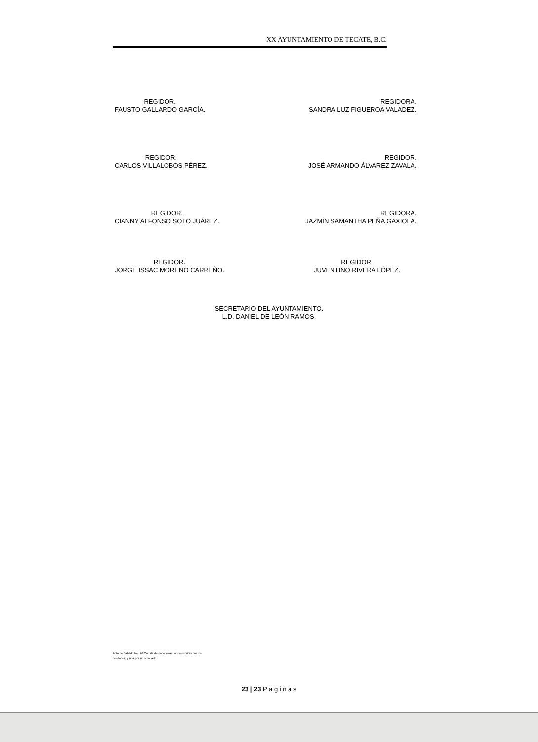XX AYUNTAMIENTO DE TECATE, B.C.
REGIDOR.
FAUSTO GALLARDO GARCÍA.
REGIDORA.
SANDRA LUZ FIGUEROA VALADEZ.
REGIDOR.
CARLOS VILLALOBOS PÉREZ.
REGIDOR.
JOSÉ ARMANDO ÁLVAREZ ZAVALA.
REGIDOR.
CIANNY ALFONSO SOTO JUÁREZ.
REGIDORA.
JAZMÍN SAMANTHA PEÑA GAXIOLA.
REGIDOR.
JORGE ISSAC MORENO CARREÑO.
REGIDOR.
JUVENTINO RIVERA LÓPEZ.
SECRETARIO DEL AYUNTAMIENTO.
L.D. DANIEL DE LEÓN RAMOS.
Acta de Cabildo No. 26 Consta de doce hojas, once escritas por los dos lados, y una por un solo lado.
23 | 23 P a g i n a s